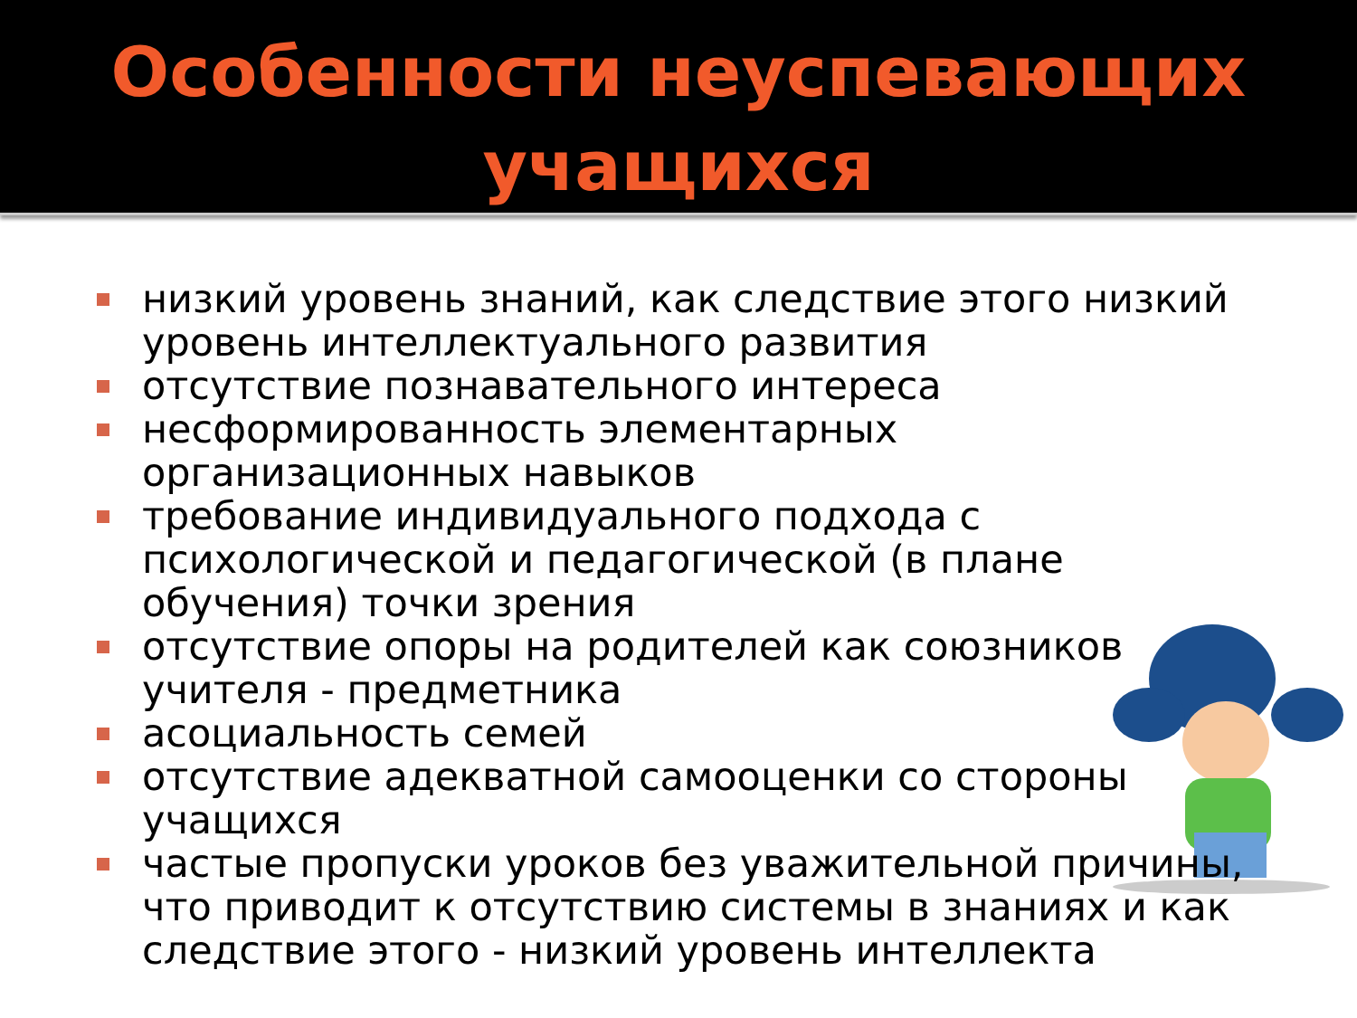Особенности неуспевающих учащихся
низкий уровень знаний, как следствие этого низкий уровень интеллектуального развития
отсутствие познавательного интереса
несформированность элементарных организационных навыков
требование индивидуального подхода с психологической и педагогической (в плане обучения) точки зрения
отсутствие опоры на родителей как союзников учителя - предметника
асоциальность семей
отсутствие адекватной самооценки со стороны учащихся
частые пропуски уроков без уважительной причины, что приводит к отсутствию системы в знаниях и как следствие этого - низкий уровень интеллекта